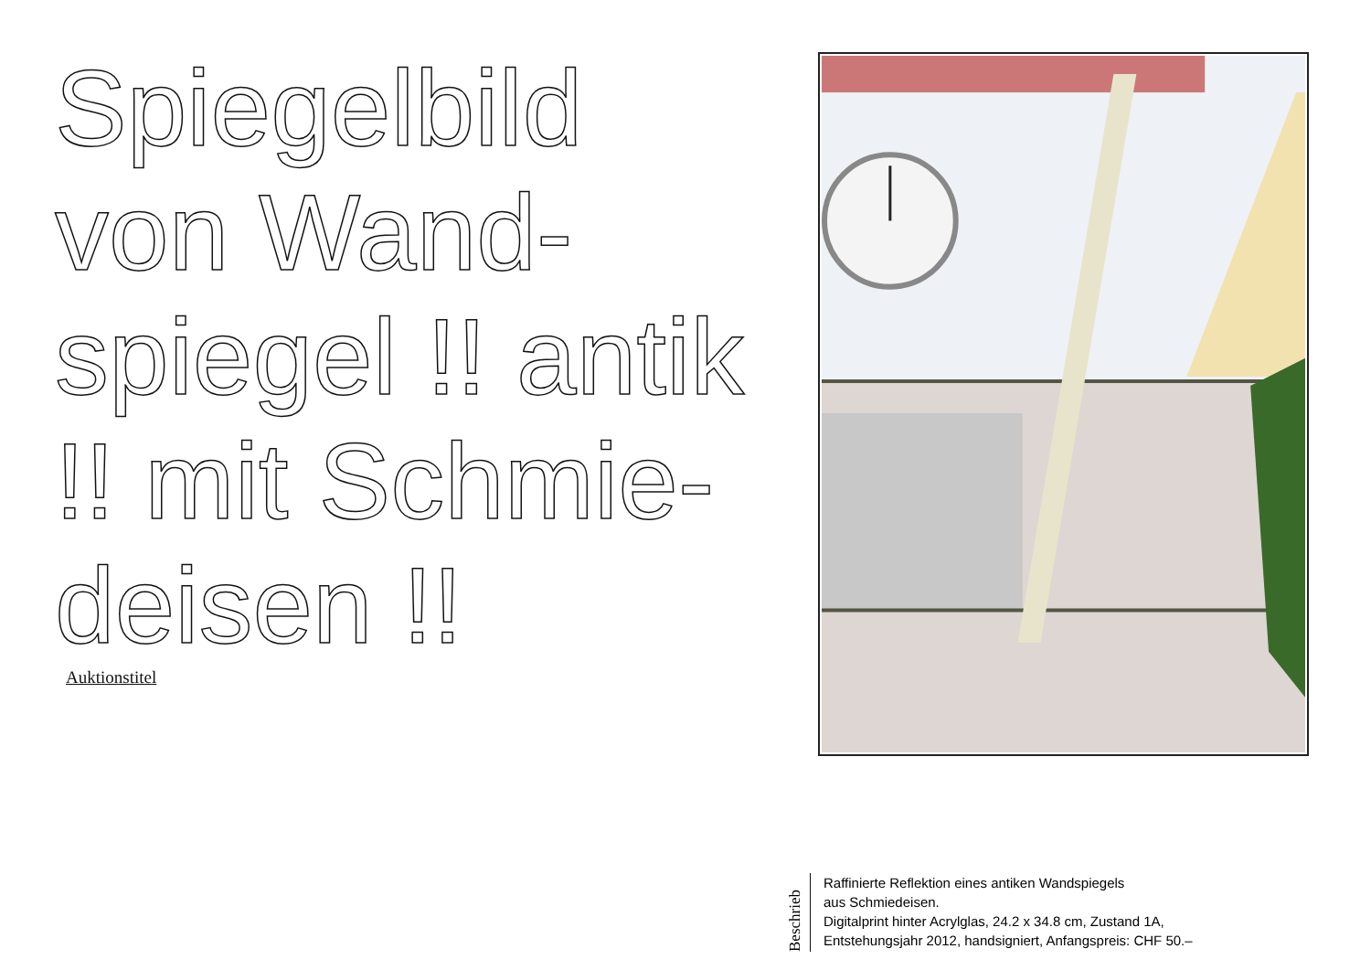Spiegelbild von Wand-spiegel !! antik !! mit Schmie-deisen !!
Auktionstitel
Beschrieb
Raffinierte Reflektion eines antiken Wandspiegels
aus Schmiedeisen.
Digitalprint hinter Acrylglas, 24.2 x 34.8 cm, Zustand 1A,
Entstehungsjahr 2012, handsigniert, Anfangspreis: CHF 50.–